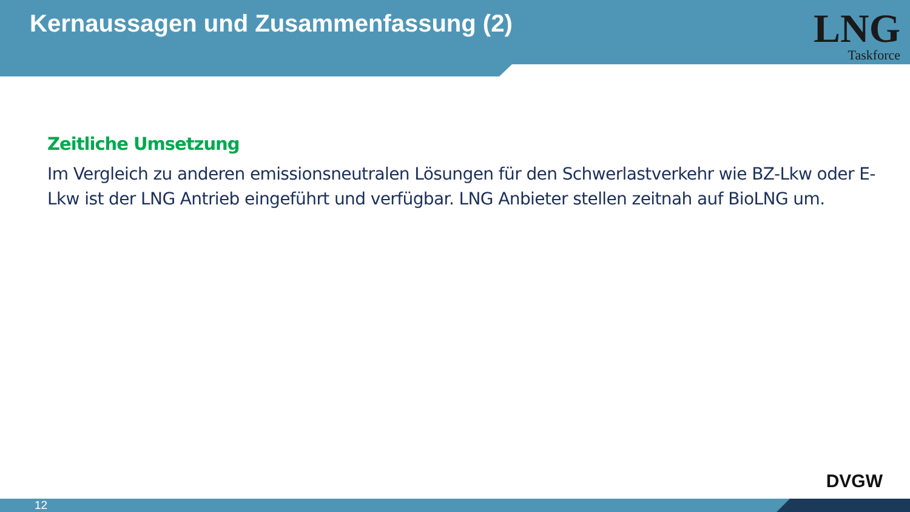Kernaussagen und Zusammenfassung (2)
LNG
Taskforce
Zeitliche Umsetzung
Im Vergleich zu anderen emissionsneutralen Lösungen für den Schwerlastverkehr wie BZ-Lkw oder E-Lkw ist der LNG Antrieb eingeführt und verfügbar. LNG Anbieter stellen zeitnah auf BioLNG um.
DVGW
12